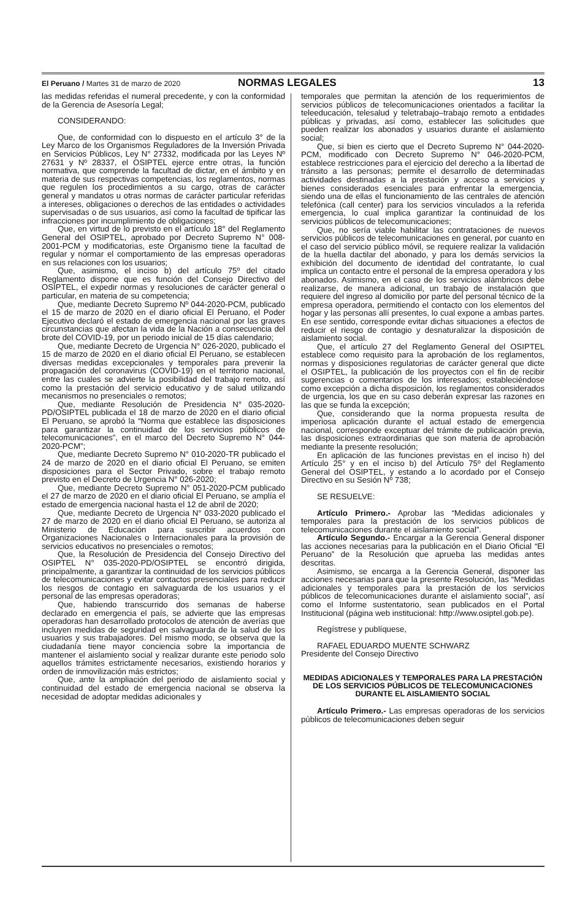El Peruano / Martes 31 de marzo de 2020 NORMAS LEGALES 13
las medidas referidas el numeral precedente, y con la conformidad de la Gerencia de Asesoría Legal;
CONSIDERANDO:
Que, de conformidad con lo dispuesto en el artículo 3° de la Ley Marco de los Organismos Reguladores de la Inversión Privada en Servicios Públicos, Ley N° 27332, modificada por las Leyes Nº 27631 y Nº 28337, el OSIPTEL ejerce entre otras, la función normativa, que comprende la facultad de dictar, en el ámbito y en materia de sus respectivas competencias, los reglamentos, normas que regulen los procedimientos a su cargo, otras de carácter general y mandatos u otras normas de carácter particular referidas a intereses, obligaciones o derechos de las entidades o actividades supervisadas o de sus usuarios, así como la facultad de tipificar las infracciones por incumplimiento de obligaciones;
Que, en virtud de lo previsto en el artículo 18° del Reglamento General del OSIPTEL, aprobado por Decreto Supremo N° 008-2001-PCM y modificatorias, este Organismo tiene la facultad de regular y normar el comportamiento de las empresas operadoras en sus relaciones con los usuarios;
Que, asimismo, el inciso b) del artículo 75º del citado Reglamento dispone que es función del Consejo Directivo del OSIPTEL, el expedir normas y resoluciones de carácter general o particular, en materia de su competencia;
Que, mediante Decreto Supremo Nº 044-2020-PCM, publicado el 15 de marzo de 2020 en el diario oficial El Peruano, el Poder Ejecutivo declaró el estado de emergencia nacional por las graves circunstancias que afectan la vida de la Nación a consecuencia del brote del COVID-19, por un periodo inicial de 15 días calendario;
Que, mediante Decreto de Urgencia N° 026-2020, publicado el 15 de marzo de 2020 en el diario oficial El Peruano, se establecen diversas medidas excepcionales y temporales para prevenir la propagación del coronavirus (COVID-19) en el territorio nacional, entre las cuales se advierte la posibilidad del trabajo remoto, así como la prestación del servicio educativo y de salud utilizando mecanismos no presenciales o remotos;
Que, mediante Resolución de Presidencia N° 035-2020-PD/OSIPTEL publicada el 18 de marzo de 2020 en el diario oficial El Peruano, se aprobó la “Norma que establece las disposiciones para garantizar la continuidad de los servicios públicos de telecomunicaciones”, en el marco del Decreto Supremo N° 044-2020-PCM”;
Que, mediante Decreto Supremo N° 010-2020-TR publicado el 24 de marzo de 2020 en el diario oficial El Peruano, se emiten disposiciones para el Sector Privado, sobre el trabajo remoto previsto en el Decreto de Urgencia N° 026-2020;
Que, mediante Decreto Supremo N° 051-2020-PCM publicado el 27 de marzo de 2020 en el diario oficial El Peruano, se amplía el estado de emergencia nacional hasta el 12 de abril de 2020;
Que, mediante Decreto de Urgencia N° 033-2020 publicado el 27 de marzo de 2020 en el diario oficial El Peruano, se autoriza al Ministerio de Educación para suscribir acuerdos con Organizaciones Nacionales o Internacionales para la provisión de servicios educativos no presenciales o remotos;
Que, la Resolución de Presidencia del Consejo Directivo del OSIPTEL N° 035-2020-PD/OSIPTEL se encontró dirigida, principalmente, a garantizar la continuidad de los servicios públicos de telecomunicaciones y evitar contactos presenciales para reducir los riesgos de contagio en salvaguarda de los usuarios y el personal de las empresas operadoras;
Que, habiendo transcurrido dos semanas de haberse declarado en emergencia el país, se advierte que las empresas operadoras han desarrollado protocolos de atención de averías que incluyen medidas de seguridad en salvaguarda de la salud de los usuarios y sus trabajadores. Del mismo modo, se observa que la ciudadanía tiene mayor conciencia sobre la importancia de mantener el aislamiento social y realizar durante este periodo solo aquellos trámites estrictamente necesarios, existiendo horarios y orden de inmovilización más estrictos;
Que, ante la ampliación del periodo de aislamiento social y continuidad del estado de emergencia nacional se observa la necesidad de adoptar medidas adicionales y
temporales que permitan la atención de los requerimientos de servicios públicos de telecomunicaciones orientados a facilitar la teleeducación, telesalud y teletrabajo–trabajo remoto a entidades públicas y privadas, así como, establecer las solicitudes que pueden realizar los abonados y usuarios durante el aislamiento social;
Que, si bien es cierto que el Decreto Supremo N° 044-2020-PCM, modificado con Decreto Supremo N° 046-2020-PCM, establece restricciones para el ejercicio del derecho a la libertad de tránsito a las personas; permite el desarrollo de determinadas actividades destinadas a la prestación y acceso a servicios y bienes considerados esenciales para enfrentar la emergencia, siendo una de ellas el funcionamiento de las centrales de atención telefónica (call center) para los servicios vinculados a la referida emergencia, lo cual implica garantizar la continuidad de los servicios públicos de telecomunicaciones;
Que, no sería viable habilitar las contrataciones de nuevos servicios públicos de telecomunicaciones en general, por cuanto en el caso del servicio público móvil, se requiere realizar la validación de la huella dactilar del abonado, y para los demás servicios la exhibición del documento de identidad del contratante, lo cual implica un contacto entre el personal de la empresa operadora y los abonados. Asimismo, en el caso de los servicios alámbricos debe realizarse, de manera adicional, un trabajo de instalación que requiere del ingreso al domicilio por parte del personal técnico de la empresa operadora, permitiendo el contacto con los elementos del hogar y las personas allí presentes, lo cual expone a ambas partes. En ese sentido, corresponde evitar dichas situaciones a efectos de reducir el riesgo de contagio y desnaturalizar la disposición de aislamiento social.
Que, el artículo 27 del Reglamento General del OSIPTEL establece como requisito para la aprobación de los reglamentos, normas y disposiciones regulatorias de carácter general que dicte el OSIPTEL, la publicación de los proyectos con el fin de recibir sugerencias o comentarios de los interesados; estableciéndose como excepción a dicha disposición, los reglamentos considerados de urgencia, los que en su caso deberán expresar las razones en las que se funda la excepción;
Que, considerando que la norma propuesta resulta de imperiosa aplicación durante el actual estado de emergencia nacional, corresponde exceptuar del trámite de publicación previa, las disposiciones extraordinarias que son materia de aprobación mediante la presente resolución;
En aplicación de las funciones previstas en el inciso h) del Artículo 25° y en el inciso b) del Artículo 75º del Reglamento General del OSIPTEL, y estando a lo acordado por el Consejo Directivo en su Sesión Nº 738;
SE RESUELVE:
Artículo Primero.- Aprobar las “Medidas adicionales y temporales para la prestación de los servicios públicos de telecomunicaciones durante el aislamiento social”.
Artículo Segundo.- Encargar a la Gerencia General disponer las acciones necesarias para la publicación en el Diario Oficial “El Peruano” de la Resolución que aprueba las medidas antes descritas.
Asimismo, se encarga a la Gerencia General, disponer las acciones necesarias para que la presente Resolución, las “Medidas adicionales y temporales para la prestación de los servicios públicos de telecomunicaciones durante el aislamiento social”, así como el Informe sustentatorio, sean publicados en el Portal Institucional (página web institucional: http://www.osiptel.gob.pe).
Regístrese y publíquese,
RAFAEL EDUARDO MUENTE SCHWARZ
Presidente del Consejo Directivo
MEDIDAS ADICIONALES Y TEMPORALES PARA LA PRESTACIÓN DE LOS SERVICIOS PÚBLICOS DE TELECOMUNICACIONES DURANTE EL AISLAMIENTO SOCIAL
Artículo Primero.- Las empresas operadoras de los servicios públicos de telecomunicaciones deben seguir